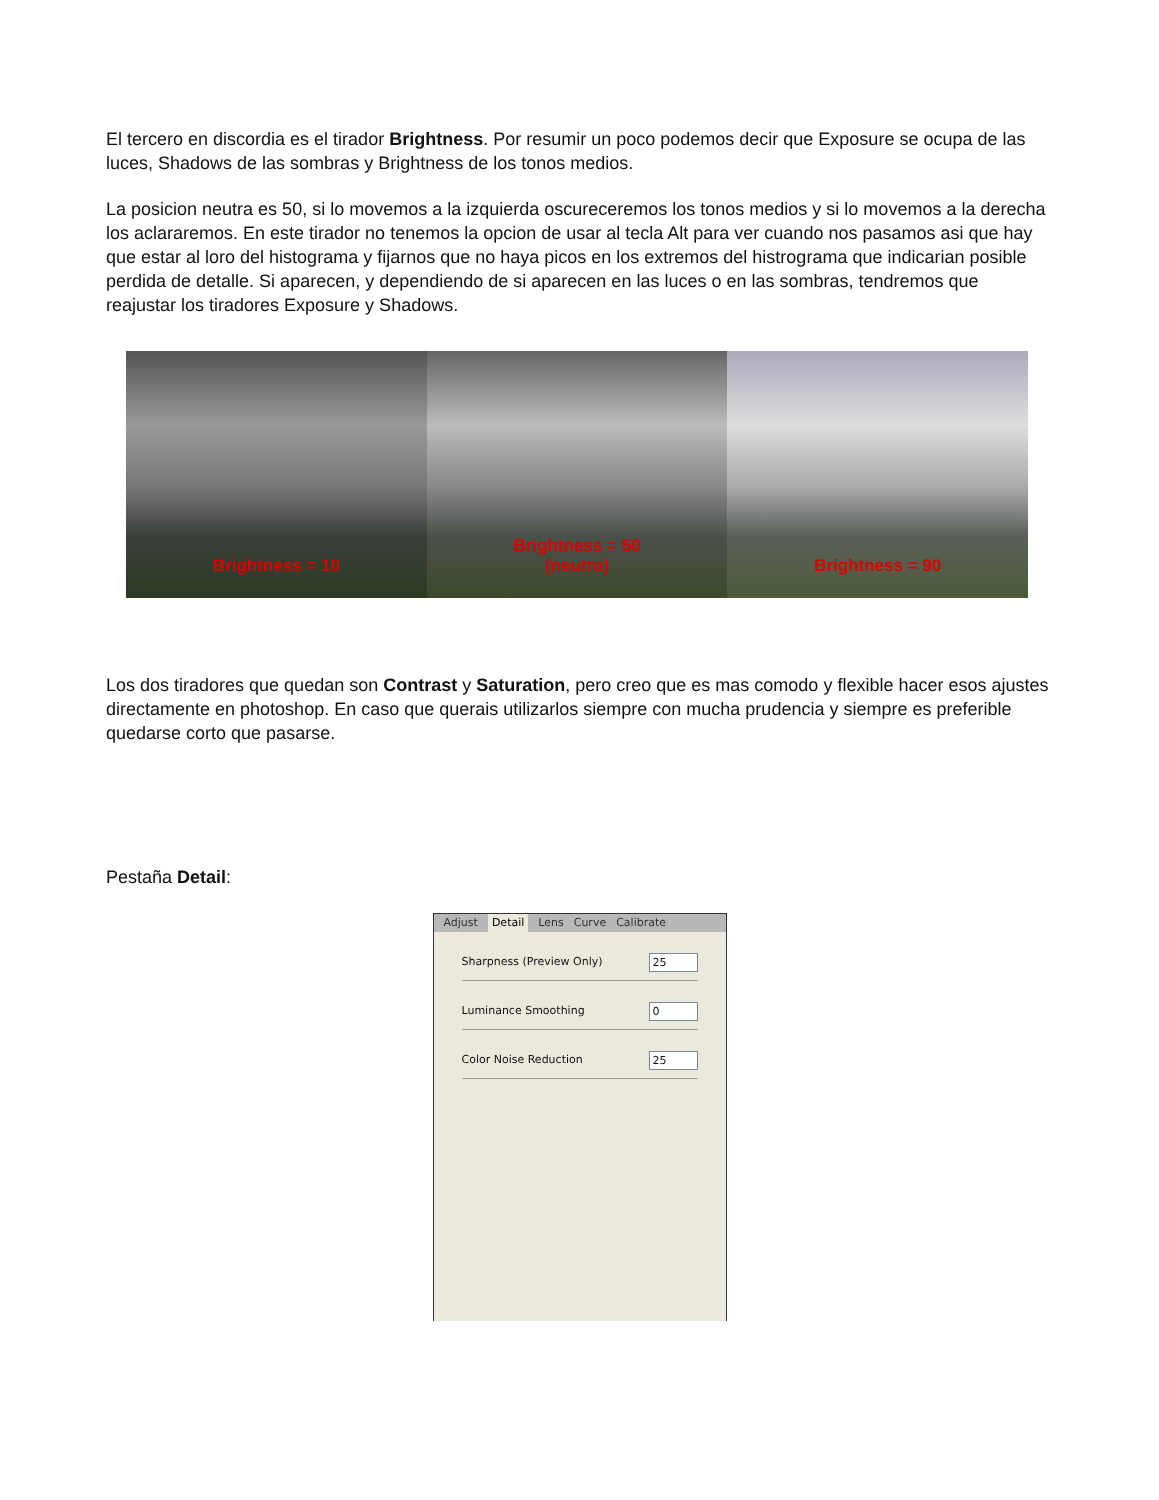El tercero en discordia es el tirador Brightness. Por resumir un poco podemos decir que Exposure se ocupa de las luces, Shadows de las sombras y Brightness de los tonos medios.
La posicion neutra es 50, si lo movemos a la izquierda oscureceremos los tonos medios y si lo movemos a la derecha los aclararemos. En este tirador no tenemos la opcion de usar al tecla Alt para ver cuando nos pasamos asi que hay que estar al loro del histograma y fijarnos que no haya picos en los extremos del histrograma que indicarian posible perdida de detalle. Si aparecen, y dependiendo de si aparecen en las luces o en las sombras, tendremos que reajustar los tiradores Exposure y Shadows.
Brightness = 10 Brightness = 50
(neutro)
Brightness = 90
Los dos tiradores que quedan son Contrast y Saturation, pero creo que es mas comodo y flexible hacer esos ajustes directamente en photoshop. En caso que querais utilizarlos siempre con mucha prudencia y siempre es preferible quedarse corto que pasarse.
Pestaña Detail:
Adjust Detail Lens Curve Calibrate
Sharpness (Preview Only) 25
Luminance Smoothing 0
Color Noise Reduction 25